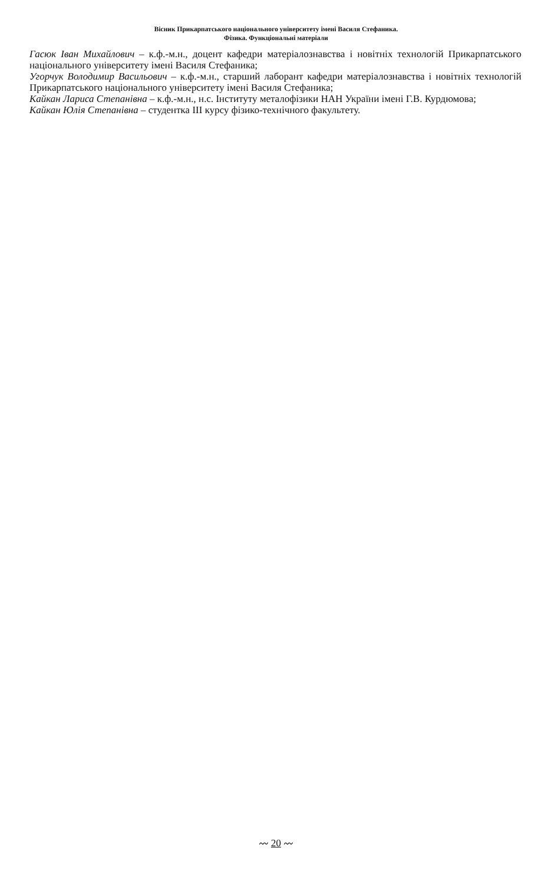Вісник Прикарпатського національного університету імені Василя Стефаника.
Фізика. Функціональні матеріали
Гасюк Іван Михайлович – к.ф.-м.н., доцент кафедри матеріалознавства і новітніх технологій Прикарпатського національного університету імені Василя Стефаника;
Угорчук Володимир Васильович – к.ф.-м.н., старший лаборант кафедри матеріалознавства і новітніх технологій Прикарпатського національного університету імені Василя Стефаника;
Кайкан Лариса Степанівна – к.ф.-м.н., н.с. Інституту металофізики НАН України імені Г.В. Курдюмова;
Кайкан Юлія Степанівна – студентка ІІІ курсу фізико-технічного факультету.
〰 20 〰